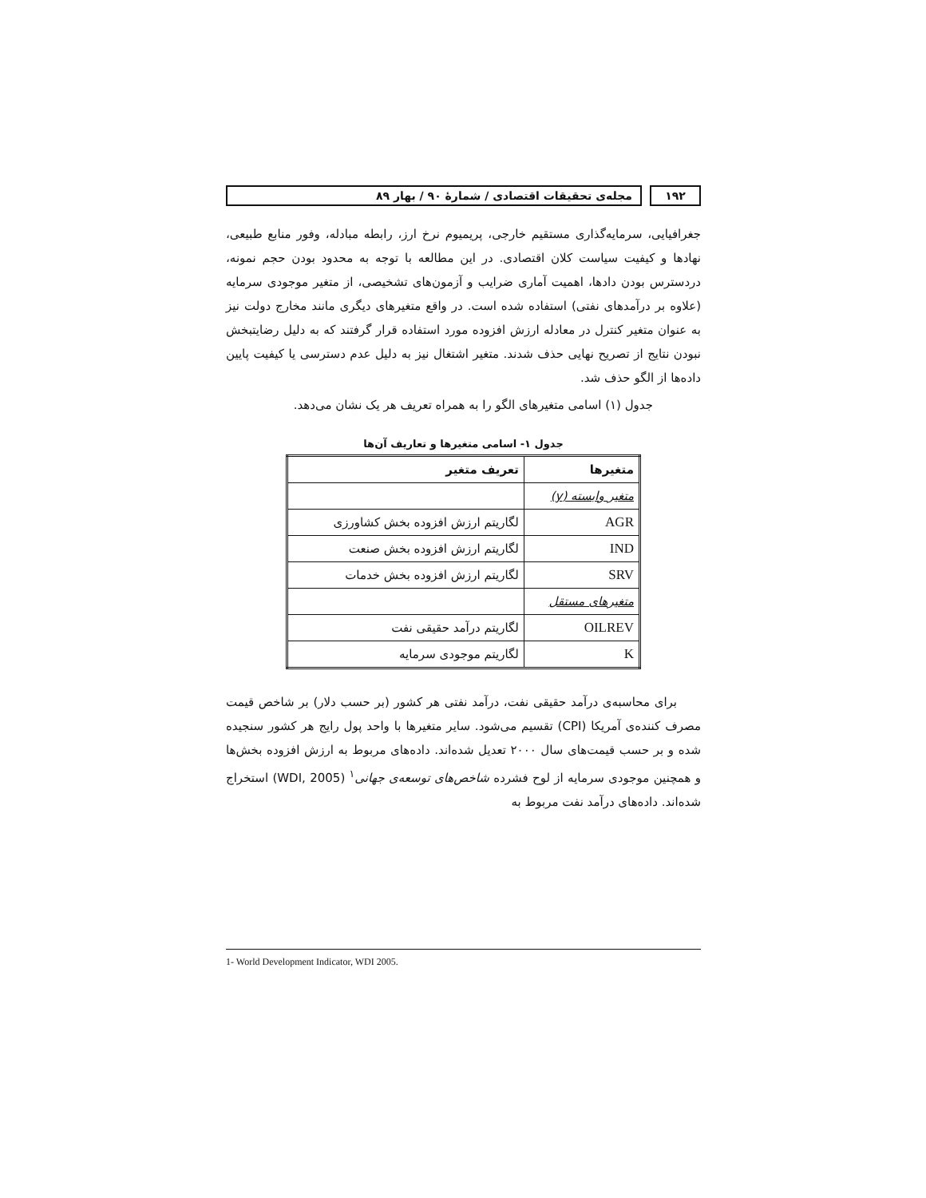۱۹۲ مجله‌ی تحقیقات اقتصادی / شمارهٔ ۹۰ / بهار ۸۹
جغرافیایی، سرمایه‌گذاری مستقیم خارجی، پریمیوم نرخ ارز، رابطه مبادله، وفور منابع طبیعی، نهادها و کیفیت سیاست کلان اقتصادی. در این مطالعه با توجه به محدود بودن حجم نمونه، دردسترس بودن دادها، اهمیت آماری ضرایب و آزمون‌های تشخیصی، از متغیر موجودی سرمایه (علاوه بر درآمدهای نفتی) استفاده شده است. در واقع متغیرهای دیگری مانند مخارج دولت نیز به عنوان متغیر کنترل در معادله ارزش افزوده مورد استفاده قرار گرفتند که به دلیل رضایتبخش نبودن نتایج از تصریح نهایی حذف شدند. متغیر اشتغال نیز به دلیل عدم دسترسی یا کیفیت پایین داده‌ها از الگو حذف شد.
جدول (۱) اسامی متغیرهای الگو را به همراه تعریف هر یک نشان می‌دهد.
جدول ۱- اسامی متغیرها و تعاریف آن‌ها
| متغیرها | تعریف متغیر |
| --- | --- |
| متغیر وابسته (y) | |
| AGR | لگاریتم ارزش افزوده بخش کشاورزی |
| IND | لگاریتم ارزش افزوده بخش صنعت |
| SRV | لگاریتم ارزش افزوده بخش خدمات |
| متغیرهای مستقل | |
| OILREV | لگاریتم درآمد حقیقی نفت |
| K | لگاریتم موجودی سرمایه |
برای محاسبه‌ی درآمد حقیقی نفت، درآمد نفتی هر کشور (بر حسب دلار) بر شاخص قیمت مصرف کننده‌ی آمریکا (CPI) تقسیم می‌شود. سایر متغیرها با واحد پول رایج هر کشور سنجیده شده و بر حسب قیمت‌های سال ۲۰۰۰ تعدیل شده‌اند. داده‌های مربوط به ارزش افزوده بخش‌ها و همچنین موجودی سرمایه از لوح فشرده شاخص‌های توسعه‌ی جهانی<sup>۱</sup> (WDI, 2005) استخراج شده‌اند. داده‌های درآمد نفت مربوط به
1- World Development Indicator, WDI 2005.